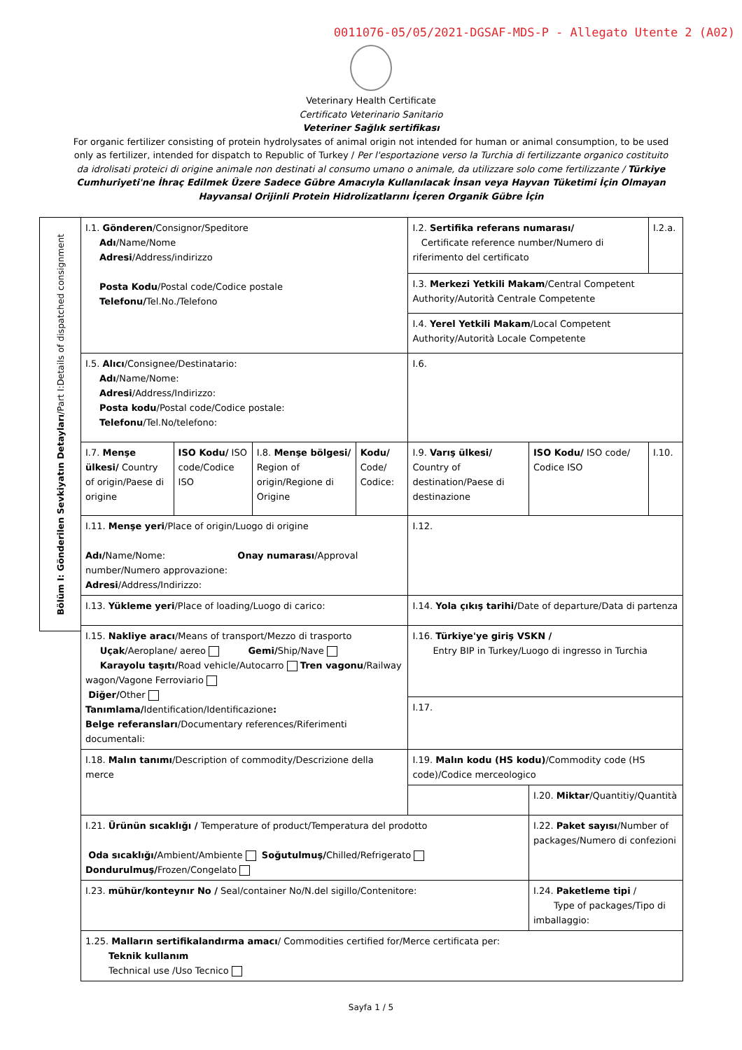0011076-05/05/2021-DGSAF-MDS-P - Allegato Utente 2 (A02)
Veterinary Health Certificate
Certificato Veterinario Sanitario
Veteriner Sağlık sertifikası
For organic fertilizer consisting of protein hydrolysates of animal origin not intended for human or animal consumption, to be used only as fertilizer, intended for dispatch to Republic of Turkey / Per l'esportazione verso la Turchia di fertilizzante organico costituito da idrolisati proteici di origine animale non destinati al consumo umano o animale, da utilizzare solo come fertilizzante / Türkiye Cumhuriyeti'ne İhraç Edilmek Üzere Sadece Gübre Amacıyla Kullanılacak İnsan veya Hayvan Tüketimi İçin Olmayan Hayvansal Orijinli Protein Hidrolizatlarını İçeren Organik Gübre İçin
Bölüm I: Gönderilen Sevkiyatın Detayları/Part I:Details of dispatched consignment
| I.1. Gönderen /Consignor/Speditore Adı /Name/Nome Adresi /Address/indirizzo Posta Kodu /Postal code/Codice postale Telefonu/ Tel.No./Telefono | | | | I.2. Sertifika referans numarası/ Certificate reference number/Numero di riferimento del certificato | | I.2.a. |
| | | | | I.3. Merkezi Yetkili Makam /Central Competent Authority/Autorità Centrale Competente | | |
| | | | | I.4. Yerel Yetkili Makam /Local Competent Authority/Autorità Locale Competente | | |
| I.5. Alıcı /Consignee/Destinatario: Adı /Name/Nome: Adresi /Address/Indirizzo: Posta kodu /Postal code/Codice postale: Telefonu /Tel.No/telefono: | | | | I.6. | | |
| I.7. Menşe ülkesi/ Country of origin/Paese di origine | ISO Kodu/ ISO code/Codice ISO | I.8. Menşe bölgesi/ Region of origin/Regione di Origine | Kodu/ Code/ Codice: | I.9. Varış ülkesi/ Country of destination/Paese di destinazione | ISO Kodu/ ISO code/ Codice ISO | I.10. |
| I.11. Menşe yeri /Place of origin/Luogo di origine Adı/ Name/Nome: Onay numarası /Approval number/Numero approvazione: Adresi /Address/Indirizzo: | | | | I.12. | | |
| I.13. Yükleme yeri /Place of loading/Luogo di carico: | | | | I.14. Yola çıkış tarihi/ Date of departure/Data di partenza | | |
| I.15. Nakliye aracı /Means of transport/Mezzo di trasporto Uçak /Aeroplane/ aereo Gemi/ Ship/Nave Karayolu taşıtı/ Road vehicle/Autocarro Tren vagonu /Railway wagon/Vagone Ferroviario Diğer/ Other Tanımlama/ Identification/Identificazione : Belge referansları /Documentary references/Riferimenti documentali: | | | | I.16. Türkiye'ye giriş VSKN / Entry BIP in Turkey/Luogo di ingresso in Turchia | | |
| | | | | I.17. | | |
| I.18. Malın tanımı /Description of commodity/Descrizione della merce | | | | I.19. Malın kodu (HS kodu) /Commodity code (HS code)/Codice merceologico | | |
| | | | | | I.20. Miktar /Quantitiy/Quantità | |
| I.21. Ürünün sıcaklığı / Temperature of product/Temperatura del prodotto Oda sıcaklığı/ Ambient/Ambiente Soğutulmuş/ Chilled/Refrigerato Dondurulmuş/ Frozen/Congelato | | | | | I.22. Paket sayısı /Number of packages/Numero di confezioni | |
| I.23. mühür/konteynır No / Seal/container No/N.del sigillo/Contenitore: | | | | | I.24. Paketleme tipi / Type of packages/Tipo di imballaggio: | |
| 1.25. Malların sertifikalandırma amacı / Commodities certified for/Merce certificata per: Teknik kullanım Technical use /Uso Tecnico | | | | | | |
Sayfa 1 / 5